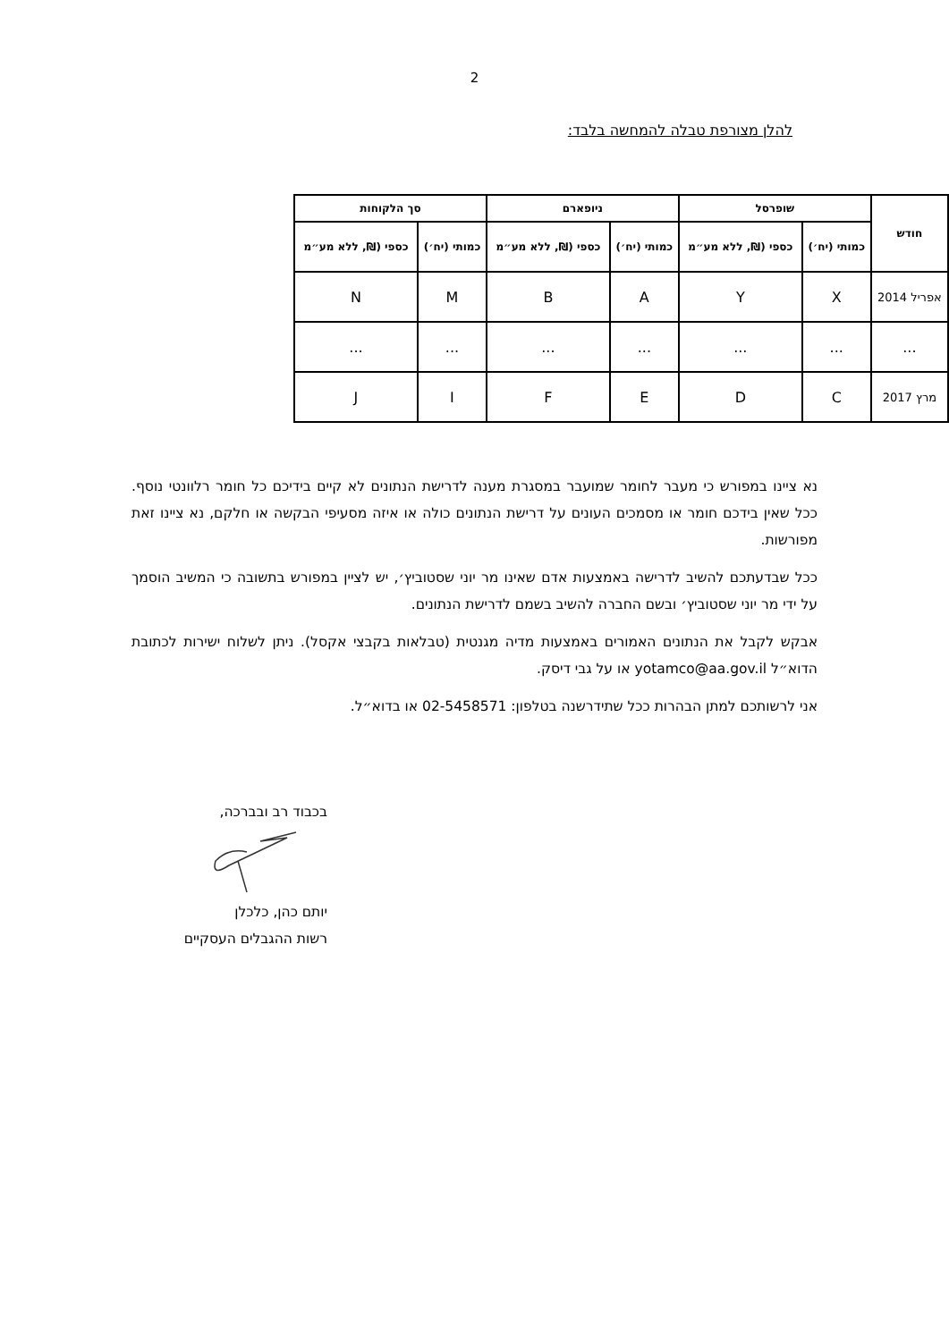2
להלן מצורפת טבלה להמחשה בלבד:
| חודש | שופרסל | | ניופארם | | סך הלקוחות | |
| --- | --- | --- | --- | --- | --- | --- |
| | כמותי (יח׳) | כספי (₪, ללא מע״מ | כמותי (יח׳) | כספי (₪, ללא מע״מ | כמותי (יח׳) | כספי (₪, ללא מע״מ |
| אפריל 2014 | X | Y | A | B | M | N |
| ... | ... | ... | ... | ... | ... | ... |
| מרץ 2017 | C | D | E | F | I | J |
נא ציינו במפורש כי מעבר לחומר שמועבר במסגרת מענה לדרישת הנתונים לא קיים בידיכם כל חומר רלוונטי נוסף. ככל שאין בידכם חומר או מסמכים העונים על דרישת הנתונים כולה או איזה מסעיפי הבקשה או חלקם, נא ציינו זאת מפורשות.
ככל שבדעתכם להשיב לדרישה באמצעות אדם שאינו מר יוני שסטוביץ׳, יש לציין במפורש בתשובה כי המשיב הוסמך על ידי מר יוני שסטוביץ׳ ובשם החברה להשיב בשמם לדרישת הנתונים.
אבקש לקבל את הנתונים האמורים באמצעות מדיה מגנטית (טבלאות בקבצי אקסל). ניתן לשלוח ישירות לכתובת הדוא״ל yotamco@aa.gov.il או על גבי דיסק.
אני לרשותכם למתן הבהרות ככל שתידרשנה בטלפון: 02-5458571 או בדוא״ל.
בכבוד רב ובברכה,
יותם כהן, כלכלן
רשות ההגבלים העסקיים